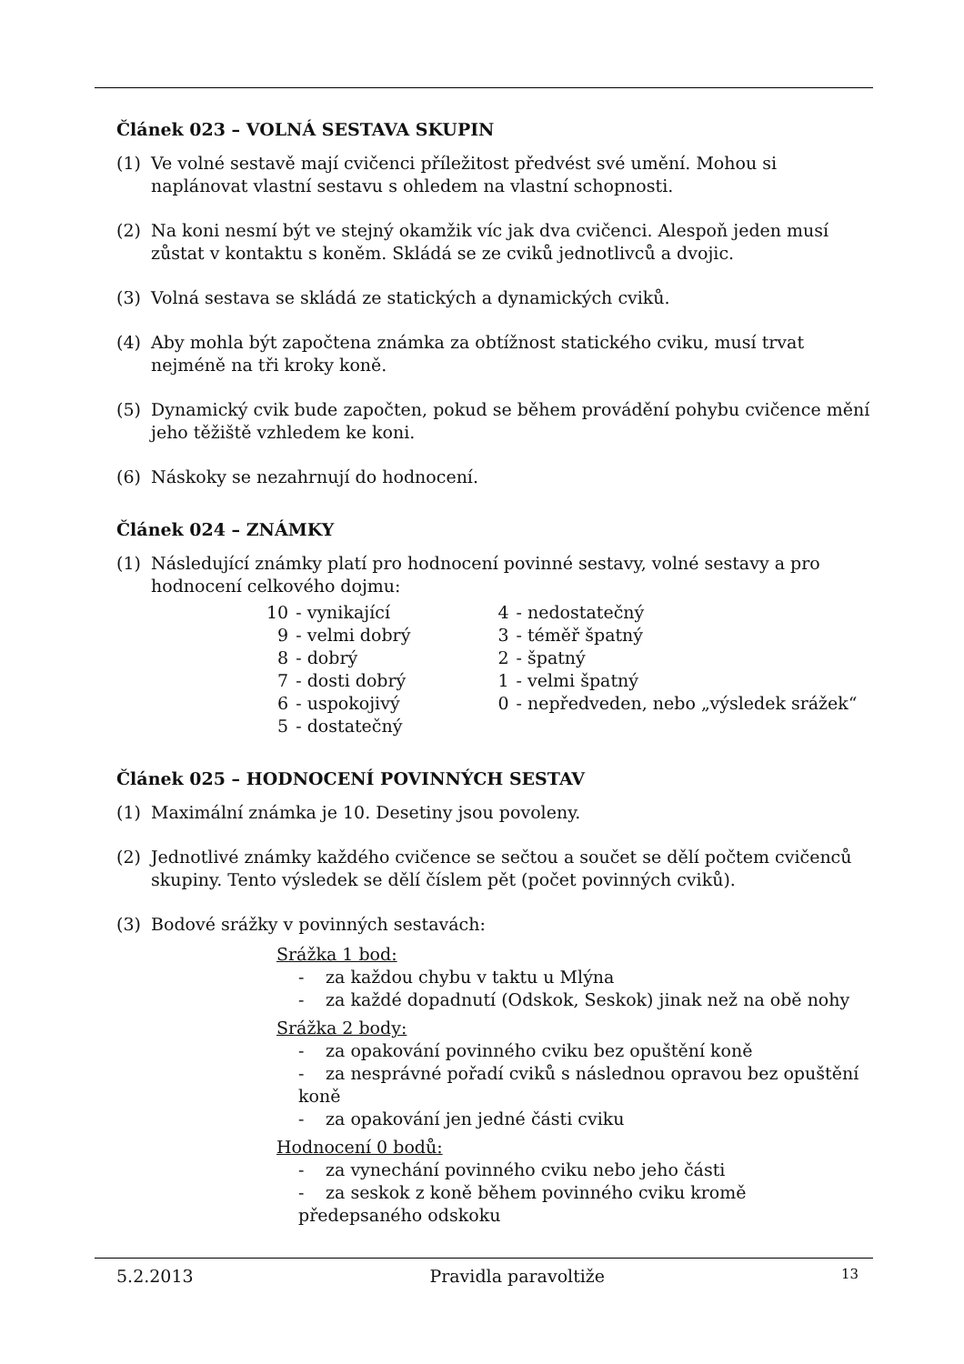Článek 023 – VOLNÁ SESTAVA SKUPIN
(1) Ve volné sestavě mají cvičenci příležitost předvést své umění. Mohou si naplánovat vlastní sestavu s ohledem na vlastní schopnosti.
(2) Na koni nesmí být ve stejný okamžik víc jak dva cvičenci. Alespoň jeden musí zůstat v kontaktu s koněm. Skládá se ze cviků jednotlivců a dvojic.
(3) Volná sestava se skládá ze statických a dynamických cviků.
(4) Aby mohla být započtena známka za obtížnost statického cviku, musí trvat nejméně na tři kroky koně.
(5) Dynamický cvik bude započten, pokud se během provádění pohybu cvičence mění jeho těžiště vzhledem ke koni.
(6) Náskoky se nezahrnují do hodnocení.
Článek 024 – ZNÁMKY
(1) Následující známky platí pro hodnocení povinné sestavy, volné sestavy a pro hodnocení celkového dojmu:
| 10 | - vynikající | | 4 | - nedostatečný |
| 9 | - velmi dobrý | | 3 | - téměř špatný |
| 8 | - dobrý | | 2 | - špatný |
| 7 | - dosti dobrý | | 1 | - velmi špatný |
| 6 | - uspokojivý | | 0 | - nepředveden, nebo „výsledek srážek“ |
| 5 | - dostatečný | | | |
Článek 025 – HODNOCENÍ POVINNÝCH SESTAV
(1) Maximální známka je 10. Desetiny jsou povoleny.
(2) Jednotlivé známky každého cvičence se sečtou a součet se dělí počtem cvičenců skupiny. Tento výsledek se dělí číslem pět (počet povinných cviků).
(3) Bodové srážky v povinných sestavách:
Srážka 1 bod:
- za každou chybu v taktu u Mlýna
- za každé dopadnutí (Odskok, Seskok) jinak než na obě nohy
Srážka 2 body:
- za opakování povinného cviku bez opuštění koně
- za nesprávné pořadí cviků s následnou opravou bez opuštění koně
- za opakování jen jedné části cviku
Hodnocení 0 bodů:
- za vynechání povinného cviku nebo jeho části
- za seskok z koně během povinného cviku kromě předepsaného odskoku
5.2.2013 Pravidla paravoltiže 13